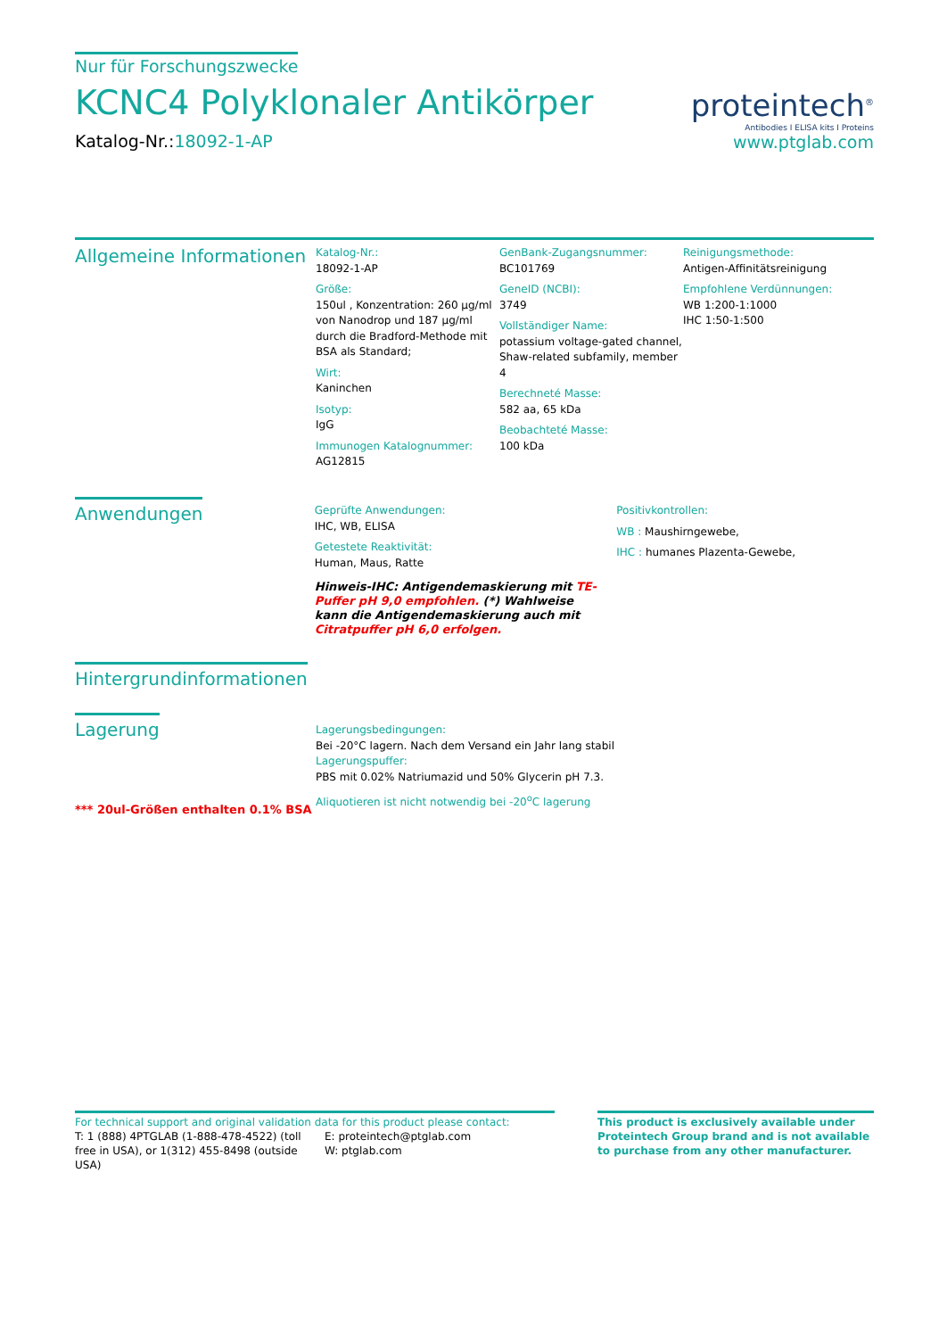Nur für Forschungszwecke
KCNC4 Polyklonaler Antikörper
Katalog-Nr.:18092-1-AP
proteintech<sup>®</sup>
Antibodies I ELISA kits I Proteins
www.ptglab.com
Allgemeine Informationen
Katalog-Nr.:
18092-1-AP
Größe:
150ul , Konzentration: 260 µg/ml von Nanodrop und 187 µg/ml durch die Bradford-Methode mit BSA als Standard;
Wirt:
Kaninchen
Isotyp:
IgG
Immunogen Katalognummer:
AG12815
GenBank-Zugangsnummer:
BC101769
GeneID (NCBI):
3749
Vollständiger Name:
potassium voltage-gated channel, Shaw-related subfamily, member 4
Berechneté Masse:
582 aa, 65 kDa
Beobachteté Masse:
100 kDa
Reinigungsmethode:
Antigen-Affinitätsreinigung
Empfohlene Verdünnungen:
WB 1:200-1:1000
IHC 1:50-1:500
Anwendungen
Geprüfte Anwendungen:
IHC, WB, ELISA
Getestete Reaktivität:
Human, Maus, Ratte
Hinweis-IHC: Antigendemaskierung mit TE-Puffer pH 9,0 empfohlen. (*) Wahlweise kann die Antigendemaskierung auch mit Citratpuffer pH 6,0 erfolgen.
Positivkontrollen:
WB : Maushirngewebe,
IHC : humanes Plazenta-Gewebe,
Hintergrundinformationen
Lagerung
*** 20ul-Größen enthalten 0.1% BSA
Lagerungsbedingungen:
Bei -20°C lagern. Nach dem Versand ein Jahr lang stabil
Lagerungspuffer:
PBS mit 0.02% Natriumazid und 50% Glycerin pH 7.3.
Aliquotieren ist nicht notwendig bei -20<sup>o</sup>C lagerung
For technical support and original validation data for this product please contact:
T: 1 (888) 4PTGLAB (1-888-478-4522) (toll free in USA), or 1(312) 455-8498 (outside USA)
E: proteintech@ptglab.com
W: ptglab.com
This product is exclusively available under Proteintech Group brand and is not available to purchase from any other manufacturer.